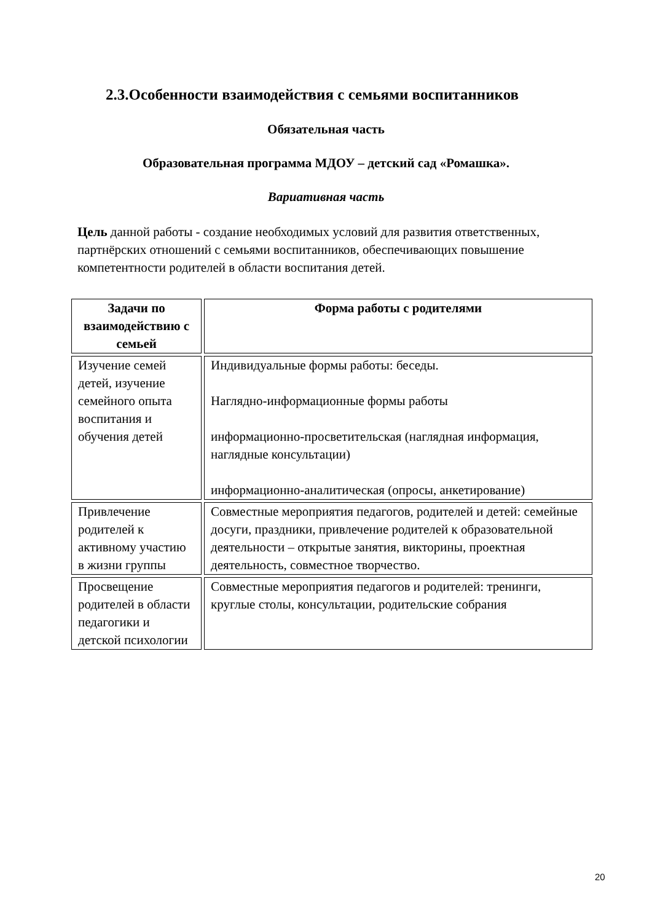2.3.Особенности взаимодействия с семьями воспитанников
Обязательная часть
Образовательная программа МДОУ – детский сад «Ромашка».
Вариативная часть
Цель данной работы - создание необходимых условий для развития ответственных, партнёрских отношений с семьями воспитанников, обеспечивающих повышение компетентности родителей в области воспитания детей.
| Задачи по взаимодействию с семьей | Форма работы с родителями |
| --- | --- |
| Изучение семей детей, изучение семейного опыта воспитания и обучения детей | Индивидуальные формы работы: беседы. Наглядно-информационные формы работы информационно-просветительская (наглядная информация, наглядные консультации) информационно-аналитическая (опросы, анкетирование) |
| Привлечение родителей к активному участию в жизни группы | Совместные мероприятия педагогов, родителей и детей: семейные досуги, праздники, привлечение родителей к образовательной деятельности – открытые занятия, викторины, проектная деятельность, совместное творчество. |
| Просвещение родителей в области педагогики и детской психологии | Совместные мероприятия педагогов и родителей: тренинги, круглые столы, консультации, родительские собрания |
20